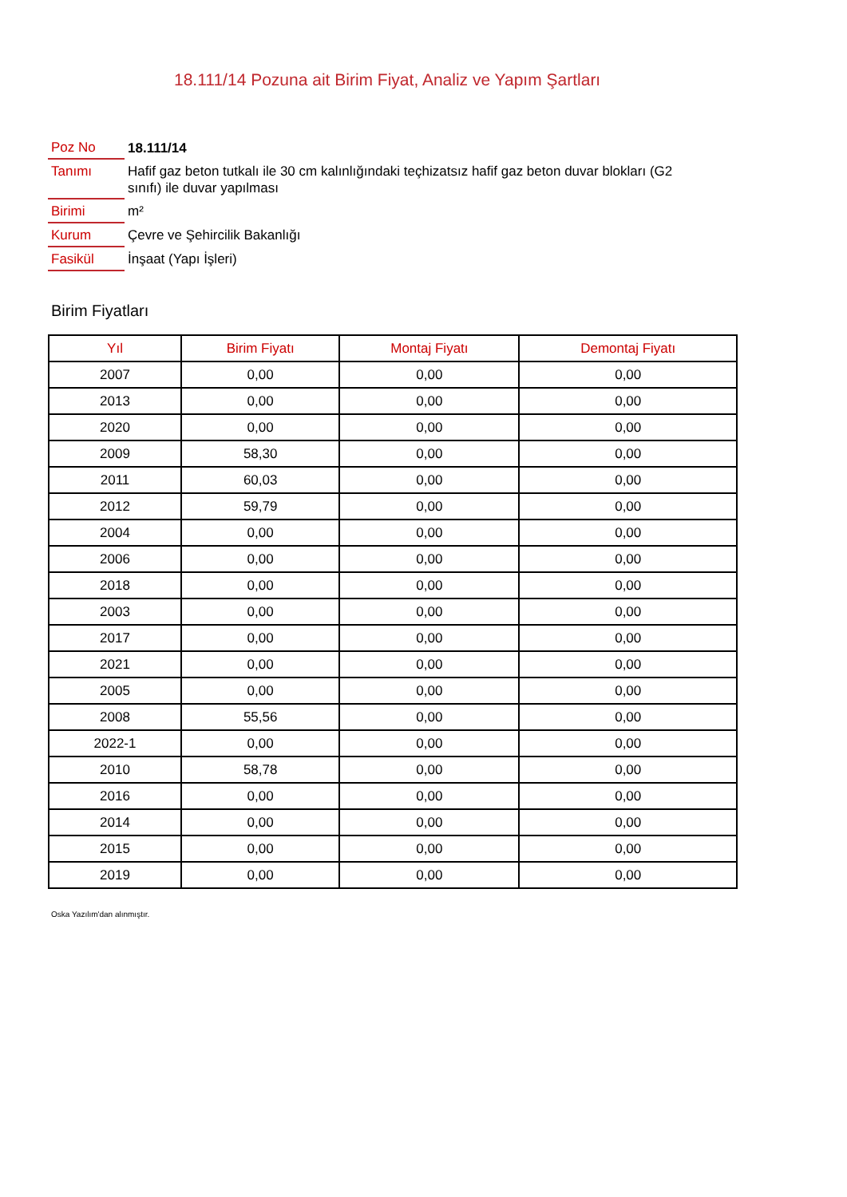18.111/14 Pozuna ait Birim Fiyat, Analiz ve Yapım Şartları
| Poz No | 18.111/14 |
| Tanımı | Hafif gaz beton tutkalı ile 30 cm kalınlığındaki teçhizatsız hafif gaz beton duvar blokları (G2 sınıfı) ile duvar yapılması |
| Birimi | m² |
| Kurum | Çevre ve Şehircilik Bakanlığı |
| Fasikül | İnşaat (Yapı İşleri) |
Birim Fiyatları
| Yıl | Birim Fiyatı | Montaj Fiyatı | Demontaj Fiyatı |
| --- | --- | --- | --- |
| 2007 | 0,00 | 0,00 | 0,00 |
| 2013 | 0,00 | 0,00 | 0,00 |
| 2020 | 0,00 | 0,00 | 0,00 |
| 2009 | 58,30 | 0,00 | 0,00 |
| 2011 | 60,03 | 0,00 | 0,00 |
| 2012 | 59,79 | 0,00 | 0,00 |
| 2004 | 0,00 | 0,00 | 0,00 |
| 2006 | 0,00 | 0,00 | 0,00 |
| 2018 | 0,00 | 0,00 | 0,00 |
| 2003 | 0,00 | 0,00 | 0,00 |
| 2017 | 0,00 | 0,00 | 0,00 |
| 2021 | 0,00 | 0,00 | 0,00 |
| 2005 | 0,00 | 0,00 | 0,00 |
| 2008 | 55,56 | 0,00 | 0,00 |
| 2022-1 | 0,00 | 0,00 | 0,00 |
| 2010 | 58,78 | 0,00 | 0,00 |
| 2016 | 0,00 | 0,00 | 0,00 |
| 2014 | 0,00 | 0,00 | 0,00 |
| 2015 | 0,00 | 0,00 | 0,00 |
| 2019 | 0,00 | 0,00 | 0,00 |
Oska Yazılım'dan alınmıştır.